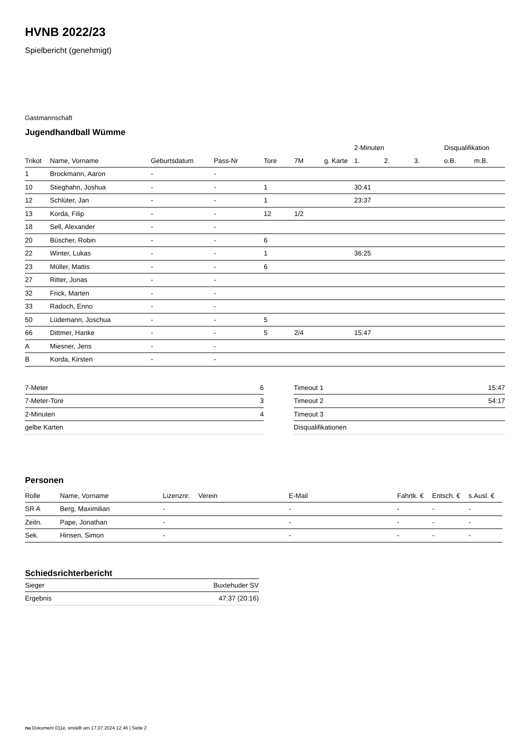HVNB 2022/23
Spielbericht (genehmigt)
Gastmannschaft
Jugendhandball Wümme
| | | | | | | | 2-Minuten | | | Disqualifikation | |
| --- | --- | --- | --- | --- | --- | --- | --- | --- | --- | --- | --- |
| Trikot | Name, Vorname | Geburtsdatum | Pass-Nr | Tore | 7M | g. Karte | 1. | 2. | 3. | o.B. | m.B. |
| 1 | Brockmann, Aaron | - | - | | | | | | | | |
| 10 | Stieghahn, Joshua | - | - | 1 | | | 30:41 | | | | |
| 12 | Schlüter, Jan | - | - | 1 | | | 23:37 | | | | |
| 13 | Korda, Filip | - | - | 12 | 1/2 | | | | | | |
| 18 | Sell, Alexander | - | - | | | | | | | | |
| 20 | Büscher, Robin | - | - | 6 | | | | | | | |
| 22 | Winter, Lukas | - | - | 1 | | | 36:25 | | | | |
| 23 | Müller, Mattis | - | - | 6 | | | | | | | |
| 27 | Ritter, Jonas | - | - | | | | | | | | |
| 32 | Frick, Marten | - | - | | | | | | | | |
| 33 | Radoch, Enno | - | - | | | | | | | | |
| 50 | Lüdemann, Joschua | - | - | 5 | | | | | | | |
| 66 | Dittmer, Hanke | - | - | 5 | 2/4 | | 15:47 | | | | |
| A | Miesner, Jens | - | - | | | | | | | | |
| B | Korda, Kirsten | - | - | | | | | | | | |
| 7-Meter | 6 |
| 7-Meter-Tore | 3 |
| 2-Minuten | 4 |
| gelbe Karten | |
| Timeout 1 | 15:47 |
| Timeout 2 | 54:17 |
| Timeout 3 | |
| Disqualifikationen | |
Personen
| Rolle | Name, Vorname | Lizenznr. | Verein | E-Mail | Fahrtk. € | Entsch. € | s.Ausl. € |
| --- | --- | --- | --- | --- | --- | --- | --- |
| SR A | Berg, Maximilian | - | | - | - | - | - |
| Zeitn. | Pape, Jonathan | - | | - | - | - | - |
| Sek. | Hinsen, Simon | - | | - | - | - | - |
Schiedsrichterbericht
| Sieger | Buxtehuder SV |
| Ergebnis | 47:37 (20:16) |
nu.Dokument 011e, erstellt am 17.07.2024 12:46 | Seite 2